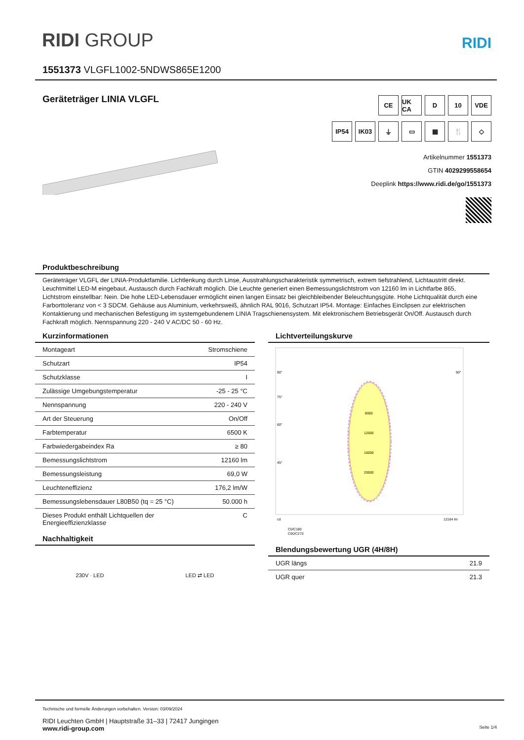RIDI GROUP RIDI
1551373 VLGFL1002-5NDWS865E1200
Geräteträger LINIA VLGFL
CE
UK CA
D
10
VDE
IP54
IK03
⏚
▭
▦
🍴
◇
Artikelnummer 1551373
GTIN 4029299558654
Deeplink https://www.ridi.de/go/1551373
Produktbeschreibung
Geräteträger VLGFL der LINIA-Produktfamilie. Lichtlenkung durch Linse, Ausstrahlungscharakteristik symmetrisch, extrem tiefstrahlend, Lichtaustritt direkt. Leuchtmittel LED-M eingebaut, Austausch durch Fachkraft möglich. Die Leuchte generiert einen Bemessungslichtstrom von 12160 lm in Lichtfarbe 865, Lichtstrom einstellbar: Nein. Die hohe LED-Lebensdauer ermöglicht einen langen Einsatz bei gleichbleibender Beleuchtungsgüte. Hohe Lichtqualität durch eine Farborttoleranz von < 3 SDCM. Gehäuse aus Aluminium, verkehrsweiß, ähnlich RAL 9016, Schutzart IP54. Montage: Einfaches Einclipsen zur elektrischen Kontaktierung und mechanischen Befestigung im systemgebundenem LINIA Tragschienensystem. Mit elektronischem Betriebsgerät On/Off. Austausch durch Fachkraft möglich. Nennspannung 220 - 240 V AC/DC 50 - 60 Hz.
Kurzinformationen
| Montageart | Stromschiene |
| Schutzart | IP54 |
| Schutzklasse | I |
| Zulässige Umgebungstemperatur | -25 - 25 °C |
| Nennspannung | 220 - 240 V |
| Art der Steuerung | On/Off |
| Farbtemperatur | 6500 K |
| Farbwiedergabeindex Ra | ≥ 80 |
| Bemessungslichtstrom | 12160 lm |
| Bemessungsleistung | 69,0 W |
| Leuchteneffizienz | 176,2 lm/W |
| Bemessungslebensdauer L80B50 (tq = 25 °C) | 50.000 h |
| Dieses Produkt enthält Lichtquellen der Energieeffizienzklasse | C |
Nachhaltigkeit
230V · LED LED ⇄ LED
Lichtverteilungskurve
90°
90°
75°
60°
45°
8000
12000
16000
20000
cd
12164 lm
C0/C180
C90/C270
Blendungsbewertung UGR (4H/8H)
| UGR längs | 21.9 |
| UGR quer | 21.3 |
Technische und formelle Änderungen vorbehalten. Version: 03/09/2024
RIDI Leuchten GmbH | Hauptstraße 31–33 | 72417 Jungingen
www.ridi-group.com Seite 1/4